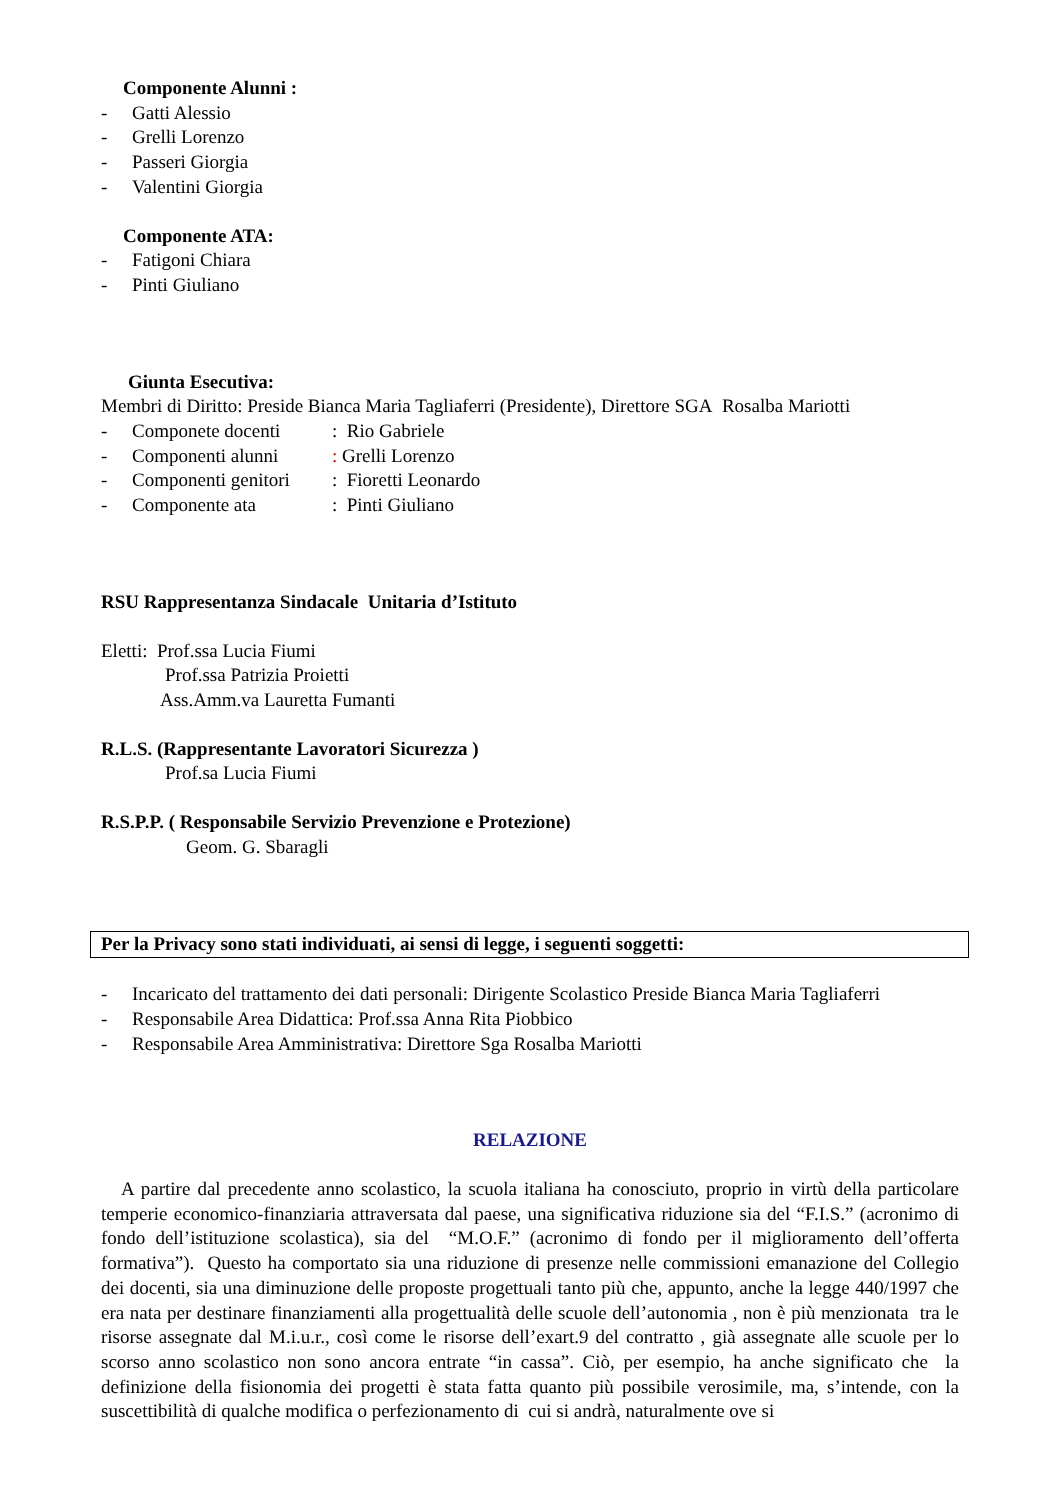Componente Alunni :
- Gatti Alessio
- Grelli Lorenzo
- Passeri Giorgia
- Valentini Giorgia
Componente ATA:
- Fatigoni Chiara
- Pinti Giuliano
Giunta Esecutiva:
Membri di Diritto: Preside Bianca Maria Tagliaferri (Presidente), Direttore SGA Rosalba Mariotti
- Componete docenti: Rio Gabriele
- Componenti alunni: Grelli Lorenzo
- Componenti genitori: Fioretti Leonardo
- Componente ata: Pinti Giuliano
RSU Rappresentanza Sindacale Unitaria d’Istituto
Eletti: Prof.ssa Lucia Fiumi
Prof.ssa Patrizia Proietti
Ass.Amm.va Lauretta Fumanti
R.L.S. (Rappresentante Lavoratori Sicurezza )
Prof.sa Lucia Fiumi
R.S.P.P. ( Responsabile Servizio Prevenzione e Protezione)
Geom. G. Sbaragli
Per la Privacy sono stati individuati, ai sensi di legge, i seguenti soggetti:
- Incaricato del trattamento dei dati personali: Dirigente Scolastico Preside Bianca Maria Tagliaferri
- Responsabile Area Didattica: Prof.ssa Anna Rita Piobbico
- Responsabile Area Amministrativa: Direttore Sga Rosalba Mariotti
RELAZIONE
A partire dal precedente anno scolastico, la scuola italiana ha conosciuto, proprio in virtù della particolare temperie economico-finanziaria attraversata dal paese, una significativa riduzione sia del “F.I.S.” (acronimo di fondo dell’istituzione scolastica), sia del “M.O.F.” (acronimo di fondo per il miglioramento dell’offerta formativa”). Questo ha comportato sia una riduzione di presenze nelle commissioni emanazione del Collegio dei docenti, sia una diminuzione delle proposte progettuali tanto più che, appunto, anche la legge 440/1997 che era nata per destinare finanziamenti alla progettualità delle scuole dell’autonomia , non è più menzionata tra le risorse assegnate dal M.i.u.r., così come le risorse dell’exart.9 del contratto , già assegnate alle scuole per lo scorso anno scolastico non sono ancora entrate “in cassa”. Ciò, per esempio, ha anche significato che la definizione della fisionomia dei progetti è stata fatta quanto più possibile verosimile, ma, s’intende, con la suscettibilità di qualche modifica o perfezionamento di cui si andrà, naturalmente ove si